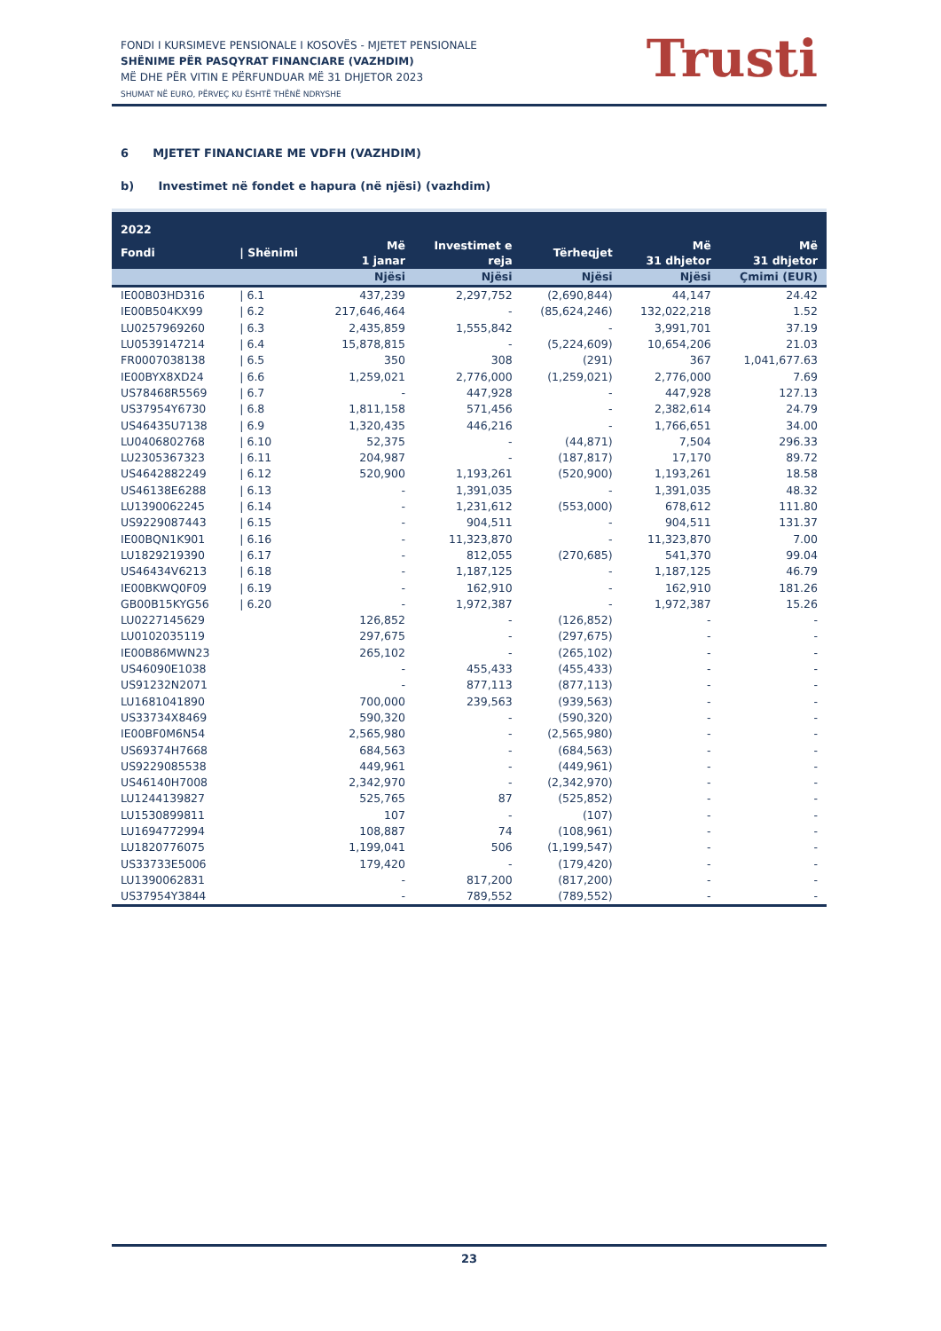FONDI I KURSIMEVE PENSIONALE I KOSOVËS - MJETET PENSIONALE
SHËNIME PËR PASQYRAT FINANCIARE (VAZHDIM)
MË DHE PËR VITIN E PËRFUNDUAR MË 31 DHJETOR 2023
SHUMAT NË EURO, PËRVEÇ KU ËSHTË THËNË NDRYSHE
Trusti
6 MJETET FINANCIARE ME VDFH (VAZHDIM)
b) Investimet në fondet e hapura (në njësi) (vazhdim)
| 2022 | | | | | | |
| --- | --- | --- | --- | --- | --- | --- |
| Fondi | / Shënimi | Më 1 janar | Investimet e reja | Tërheqjet | Më 31 dhjetor | Më 31 dhjetor |
| | | Njësi | Njësi | Njësi | Njësi | Çmimi (EUR) |
| IE00B03HD316 | / 6.1 | 437,239 | 2,297,752 | (2,690,844) | 44,147 | 24.42 |
| IE00B504KX99 | / 6.2 | 217,646,464 | - | (85,624,246) | 132,022,218 | 1.52 |
| LU0257969260 | / 6.3 | 2,435,859 | 1,555,842 | - | 3,991,701 | 37.19 |
| LU0539147214 | / 6.4 | 15,878,815 | - | (5,224,609) | 10,654,206 | 21.03 |
| FR0007038138 | / 6.5 | 350 | 308 | (291) | 367 | 1,041,677.63 |
| IE00BYX8XD24 | / 6.6 | 1,259,021 | 2,776,000 | (1,259,021) | 2,776,000 | 7.69 |
| US78468R5569 | / 6.7 | - | 447,928 | - | 447,928 | 127.13 |
| US37954Y6730 | / 6.8 | 1,811,158 | 571,456 | - | 2,382,614 | 24.79 |
| US46435U7138 | / 6.9 | 1,320,435 | 446,216 | - | 1,766,651 | 34.00 |
| LU0406802768 | / 6.10 | 52,375 | - | (44,871) | 7,504 | 296.33 |
| LU2305367323 | / 6.11 | 204,987 | - | (187,817) | 17,170 | 89.72 |
| US4642882249 | / 6.12 | 520,900 | 1,193,261 | (520,900) | 1,193,261 | 18.58 |
| US46138E6288 | / 6.13 | - | 1,391,035 | - | 1,391,035 | 48.32 |
| LU1390062245 | / 6.14 | - | 1,231,612 | (553,000) | 678,612 | 111.80 |
| US9229087443 | / 6.15 | - | 904,511 | - | 904,511 | 131.37 |
| IE00BQN1K901 | / 6.16 | - | 11,323,870 | - | 11,323,870 | 7.00 |
| LU1829219390 | / 6.17 | - | 812,055 | (270,685) | 541,370 | 99.04 |
| US46434V6213 | / 6.18 | - | 1,187,125 | - | 1,187,125 | 46.79 |
| IE00BKWQ0F09 | / 6.19 | - | 162,910 | - | 162,910 | 181.26 |
| GB00B15KYG56 | / 6.20 | - | 1,972,387 | - | 1,972,387 | 15.26 |
| LU0227145629 | | 126,852 | - | (126,852) | - | - |
| LU0102035119 | | 297,675 | - | (297,675) | - | - |
| IE00B86MWN23 | | 265,102 | - | (265,102) | - | - |
| US46090E1038 | | - | 455,433 | (455,433) | - | - |
| US91232N2071 | | - | 877,113 | (877,113) | - | - |
| LU1681041890 | | 700,000 | 239,563 | (939,563) | - | - |
| US33734X8469 | | 590,320 | - | (590,320) | - | - |
| IE00BF0M6N54 | | 2,565,980 | - | (2,565,980) | - | - |
| US69374H7668 | | 684,563 | - | (684,563) | - | - |
| US9229085538 | | 449,961 | - | (449,961) | - | - |
| US46140H7008 | | 2,342,970 | - | (2,342,970) | - | - |
| LU1244139827 | | 525,765 | 87 | (525,852) | - | - |
| LU1530899811 | | 107 | - | (107) | - | - |
| LU1694772994 | | 108,887 | 74 | (108,961) | - | - |
| LU1820776075 | | 1,199,041 | 506 | (1,199,547) | - | - |
| US33733E5006 | | 179,420 | - | (179,420) | - | - |
| LU1390062831 | | - | 817,200 | (817,200) | - | - |
| US37954Y3844 | | - | 789,552 | (789,552) | - | - |
23